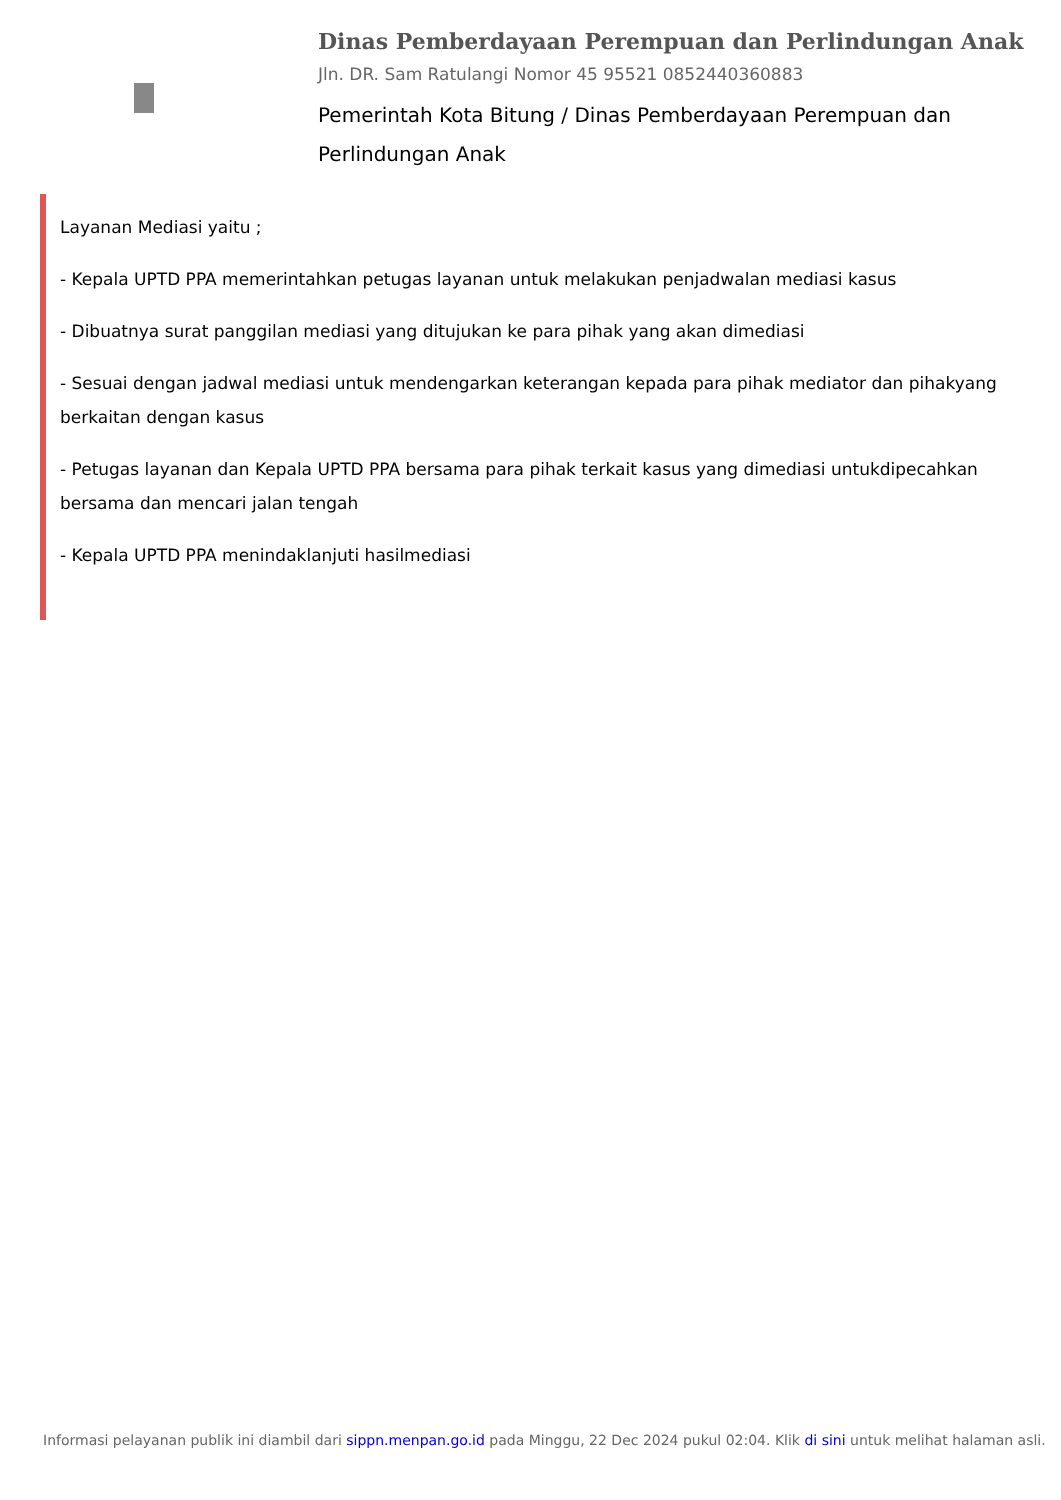Dinas Pemberdayaan Perempuan dan Perlindungan Anak
Jln. DR. Sam Ratulangi Nomor 45 95521 0852440360883
Pemerintah Kota Bitung / Dinas Pemberdayaan Perempuan dan Perlindungan Anak
Layanan Mediasi yaitu ;
- Kepala UPTD PPA memerintahkan petugas layanan untuk melakukan penjadwalan mediasi kasus
- Dibuatnya surat panggilan mediasi yang ditujukan ke para pihak yang akan dimediasi
- Sesuai dengan jadwal mediasi untuk mendengarkan keterangan kepada para pihak mediator dan pihakyang berkaitan dengan kasus
- Petugas layanan dan Kepala UPTD PPA bersama para pihak terkait kasus yang dimediasi untukdipecahkan bersama dan mencari jalan tengah
- Kepala UPTD PPA menindaklanjuti hasilmediasi
Informasi pelayanan publik ini diambil dari sippn.menpan.go.id pada Minggu, 22 Dec 2024 pukul 02:04. Klik di sini untuk melihat halaman asli.